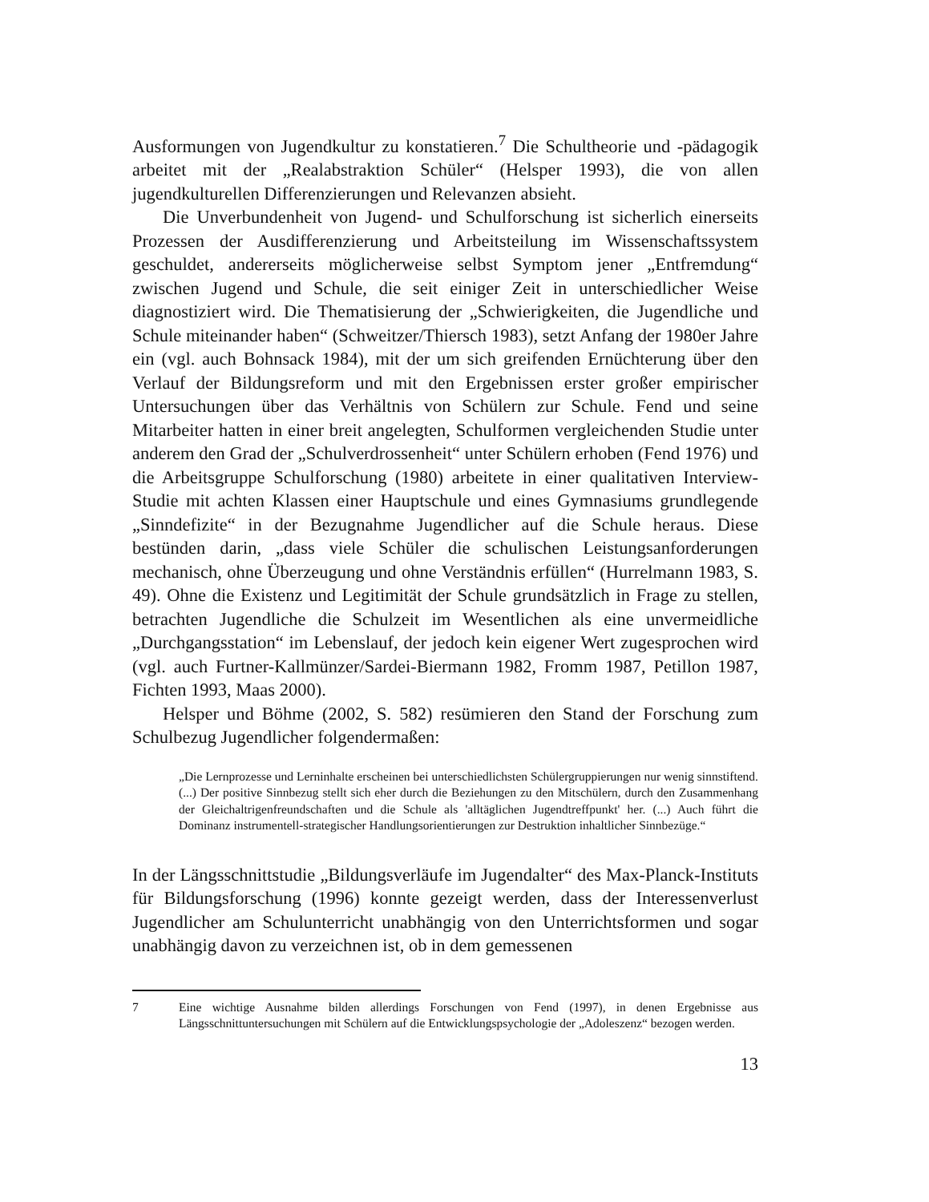Ausformungen von Jugendkultur zu konstatieren.<sup>7</sup> Die Schultheorie und -pädagogik arbeitet mit der „Realabstraktion Schüler“ (Helsper 1993), die von allen jugendkulturellen Differenzierungen und Relevanzen absieht.
Die Unverbundenheit von Jugend- und Schulforschung ist sicherlich einerseits Prozessen der Ausdifferenzierung und Arbeitsteilung im Wissenschaftssystem geschuldet, andererseits möglicherweise selbst Symptom jener „Entfremdung“ zwischen Jugend und Schule, die seit einiger Zeit in unterschiedlicher Weise diagnostiziert wird. Die Thematisierung der „Schwierigkeiten, die Jugendliche und Schule miteinander haben“ (Schweitzer/Thiersch 1983), setzt Anfang der 1980er Jahre ein (vgl. auch Bohnsack 1984), mit der um sich greifenden Ernüchterung über den Verlauf der Bildungsreform und mit den Ergebnissen erster großer empirischer Untersuchungen über das Verhältnis von Schülern zur Schule. Fend und seine Mitarbeiter hatten in einer breit angelegten, Schulformen vergleichenden Studie unter anderem den Grad der „Schulverdrossenheit“ unter Schülern erhoben (Fend 1976) und die Arbeitsgruppe Schulforschung (1980) arbeitete in einer qualitativen Interview-Studie mit achten Klassen einer Hauptschule und eines Gymnasiums grundlegende „Sinndefizite“ in der Bezugnahme Jugendlicher auf die Schule heraus. Diese bestünden darin, „dass viele Schüler die schulischen Leistungsanforderungen mechanisch, ohne Überzeugung und ohne Verständnis erfüllen“ (Hurrelmann 1983, S. 49). Ohne die Existenz und Legitimität der Schule grundsätzlich in Frage zu stellen, betrachten Jugendliche die Schulzeit im Wesentlichen als eine unvermeidliche „Durchgangsstation“ im Lebenslauf, der jedoch kein eigener Wert zugesprochen wird (vgl. auch Furtner-Kallmünzer/Sardei-Biermann 1982, Fromm 1987, Petillon 1987, Fichten 1993, Maas 2000).
Helsper und Böhme (2002, S. 582) resümieren den Stand der Forschung zum Schulbezug Jugendlicher folgendermaßen:
„Die Lernprozesse und Lerninhalte erscheinen bei unterschiedlichsten Schülergruppierungen nur wenig sinnstiftend. (...) Der positive Sinnbezug stellt sich eher durch die Beziehungen zu den Mitschülern, durch den Zusammenhang der Gleichaltrigenfreundschaften und die Schule als 'alltäglichen Jugendtreffpunkt' her. (...) Auch führt die Dominanz instrumentell-strategischer Handlungsorientierungen zur Destruktion inhaltlicher Sinnbezüge.“
In der Längsschnittstudie „Bildungsverläufe im Jugendalter“ des Max-Planck-Instituts für Bildungsforschung (1996) konnte gezeigt werden, dass der Interessenverlust Jugendlicher am Schulunterricht unabhängig von den Unterrichtsformen und sogar unabhängig davon zu verzeichnen ist, ob in dem gemessenen
7 Eine wichtige Ausnahme bilden allerdings Forschungen von Fend (1997), in denen Ergebnisse aus Längsschnittuntersuchungen mit Schülern auf die Entwicklungspsychologie der „Adoleszenz“ bezogen werden.
13